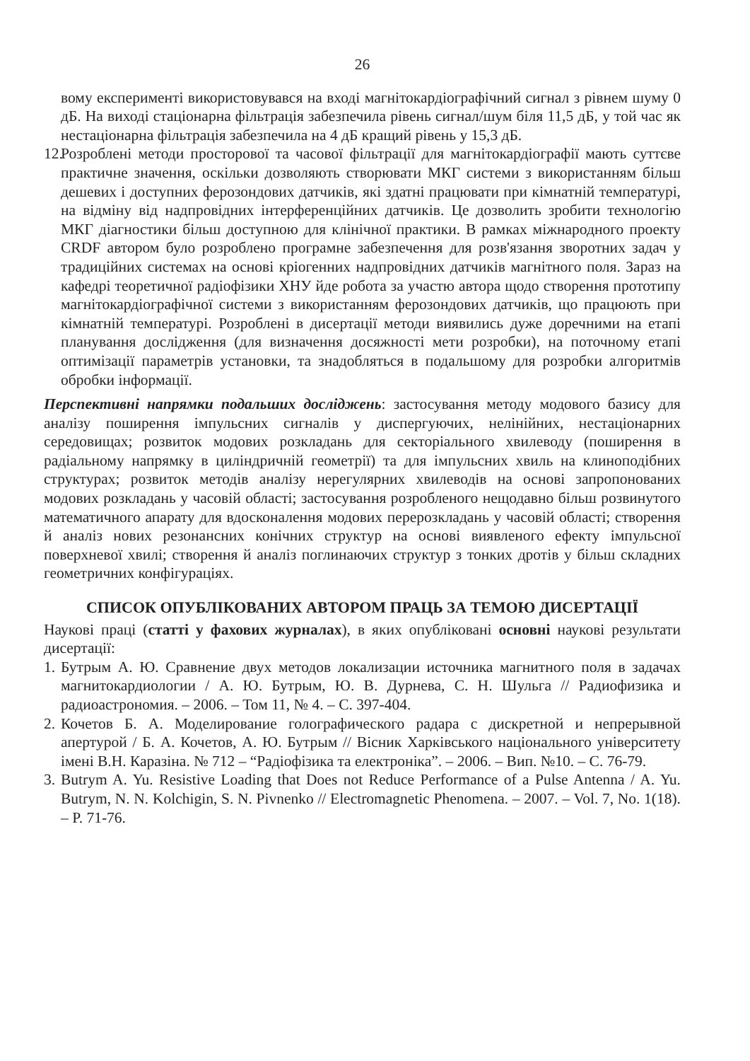26
вому експерименті використовувався на вході магнітокардіографічний сигнал з рівнем шуму 0 дБ. На виході стаціонарна фільтрація забезпечила рівень сигнал/шум біля 11,5 дБ, у той час як нестаціонарна фільтрація забезпечила на 4 дБ кращий рівень у 15,3 дБ.
12.
Розроблені методи просторової та часової фільтрації для магнітокардіографії мають суттєве практичне значення, оскільки дозволяють створювати МКГ системи з використанням більш дешевих і доступних ферозондових датчиків, які здатні працювати при кімнатній температурі, на відміну від надпровідних інтерференційних датчиків. Це дозволить зробити технологію МКГ діагностики більш доступною для клінічної практики. В рамках міжнародного проекту CRDF автором було розроблено програмне забезпечення для розв'язання зворотних задач у традиційних системах на основі кріогенних надпровідних датчиків магнітного поля. Зараз на кафедрі теоретичної радіофізики ХНУ йде робота за участю автора щодо створення прототипу магнітокардіографічної системи з використанням ферозондових датчиків, що працюють при кімнатній температурі. Розроблені в дисертації методи виявились дуже доречними на етапі планування дослідження (для визначення досяжності мети розробки), на поточному етапі оптимізації параметрів установки, та знадобляться в подальшому для розробки алгоритмів обробки інформації.
Перспективні напрямки подальших досліджень: застосування методу модового базису для аналізу поширення імпульсних сигналів у диспергуючих, нелінійних, нестаціонарних середовищах; розвиток модових розкладань для секторіального хвилеводу (поширення в радіальному напрямку в циліндричній геометрії) та для імпульсних хвиль на клиноподібних структурах; розвиток методів аналізу нерегулярних хвилеводів на основі запропонованих модових розкладань у часовій області; застосування розробленого нещодавно більш розвинутого математичного апарату для вдосконалення модових перерозкладань у часовій області; створення й аналіз нових резонансних конічних структур на основі виявленого ефекту імпульсної поверхневої хвилі; створення й аналіз поглинаючих структур з тонких дротів у більш складних геометричних конфігураціях.
СПИСОК ОПУБЛІКОВАНИХ АВТОРОМ ПРАЦЬ ЗА ТЕМОЮ ДИСЕРТАЦІЇ
Наукові праці (статті у фахових журналах), в яких опубліковані основні наукові результати дисертації:
1.
Бутрым А. Ю. Сравнение двух методов локализации источника магнитного поля в задачах магнитокардиологии / А. Ю. Бутрым, Ю. В. Дурнева, С. Н. Шульга // Радиофизика и радиоастрономия. – 2006. – Том 11, № 4. – С. 397-404.
2.
Кочетов Б. А. Моделирование голографического радара с дискретной и непрерывной апертурой / Б. А. Кочетов, А. Ю. Бутрым // Вісник Харківського національного університету імені В.Н. Каразіна. № 712 – “Радіофізика та електроніка”. – 2006. – Вип. №10. – С. 76-79.
3.
Butrym A. Yu. Resistive Loading that Does not Reduce Performance of a Pulse Antenna / A. Yu. Butrym, N. N. Kolchigin, S. N. Pivnenko // Electromagnetic Phenomena. – 2007. – Vol. 7, No. 1(18). – P. 71-76.